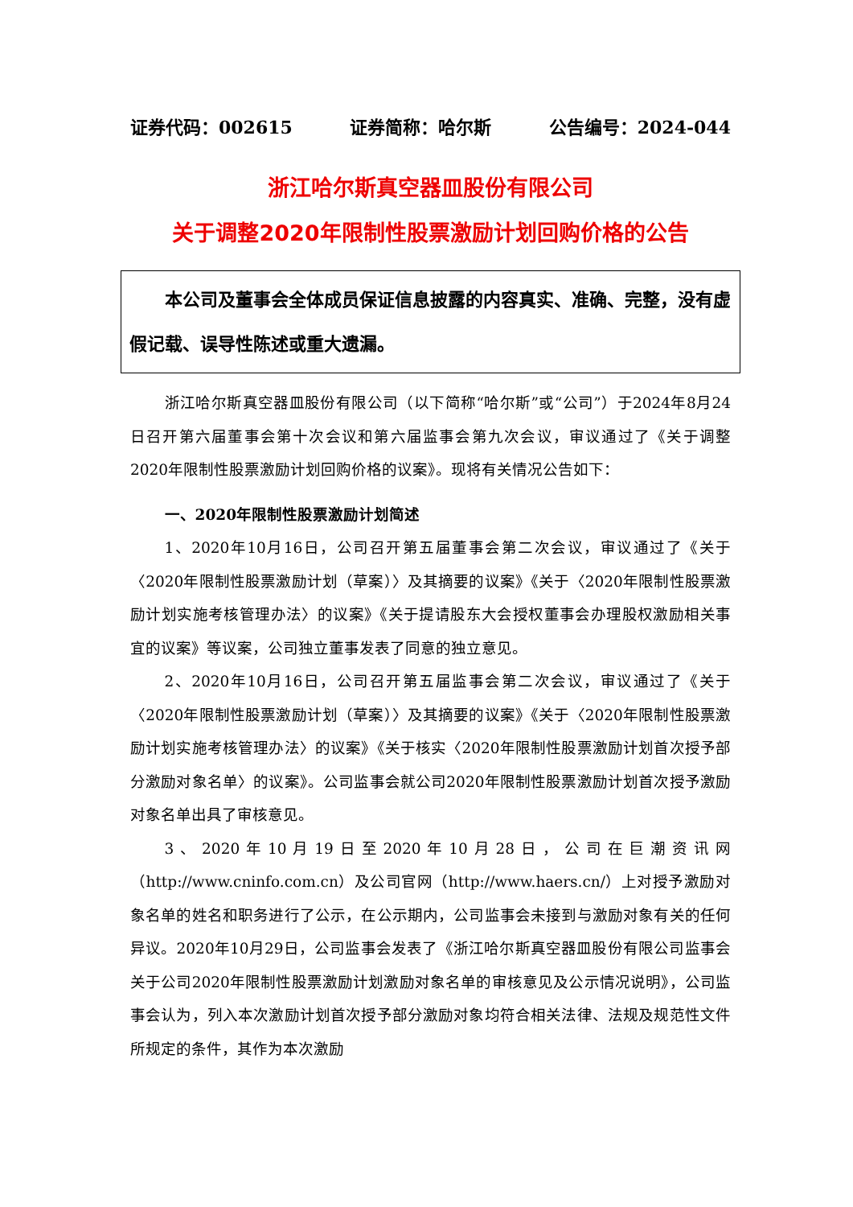证券代码：002615 证券简称：哈尔斯 公告编号：2024-044
浙江哈尔斯真空器皿股份有限公司
关于调整2020年限制性股票激励计划回购价格的公告
本公司及董事会全体成员保证信息披露的内容真实、准确、完整，没有虚假记载、误导性陈述或重大遗漏。
浙江哈尔斯真空器皿股份有限公司（以下简称“哈尔斯”或“公司”）于2024年8月24日召开第六届董事会第十次会议和第六届监事会第九次会议，审议通过了《关于调整2020年限制性股票激励计划回购价格的议案》。现将有关情况公告如下：
一、2020年限制性股票激励计划简述
1、2020年10月16日，公司召开第五届董事会第二次会议，审议通过了《关于〈2020年限制性股票激励计划（草案）〉及其摘要的议案》《关于〈2020年限制性股票激励计划实施考核管理办法〉的议案》《关于提请股东大会授权董事会办理股权激励相关事宜的议案》等议案，公司独立董事发表了同意的独立意见。
2、2020年10月16日，公司召开第五届监事会第二次会议，审议通过了《关于〈2020年限制性股票激励计划（草案）〉及其摘要的议案》《关于〈2020年限制性股票激励计划实施考核管理办法〉的议案》《关于核实〈2020年限制性股票激励计划首次授予部分激励对象名单〉的议案》。公司监事会就公司2020年限制性股票激励计划首次授予激励对象名单出具了审核意见。
3、2020年10月19日至2020年10月28日，公司在巨潮资讯网（http://www.cninfo.com.cn）及公司官网（http://www.haers.cn/）上对授予激励对象名单的姓名和职务进行了公示，在公示期内，公司监事会未接到与激励对象有关的任何异议。2020年10月29日，公司监事会发表了《浙江哈尔斯真空器皿股份有限公司监事会关于公司2020年限制性股票激励计划激励对象名单的审核意见及公示情况说明》，公司监事会认为，列入本次激励计划首次授予部分激励对象均符合相关法律、法规及规范性文件所规定的条件，其作为本次激励